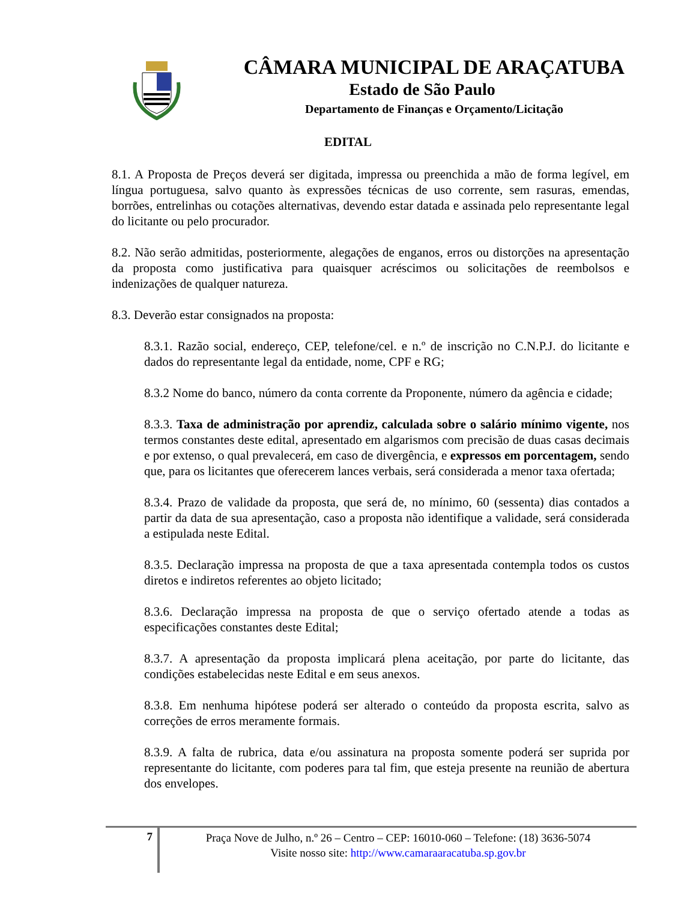CÂMARA MUNICIPAL DE ARAÇATUBA
Estado de São Paulo
Departamento de Finanças e Orçamento/Licitação
EDITAL
8.1. A Proposta de Preços deverá ser digitada, impressa ou preenchida a mão de forma legível, em língua portuguesa, salvo quanto às expressões técnicas de uso corrente, sem rasuras, emendas, borrões, entrelinhas ou cotações alternativas, devendo estar datada e assinada pelo representante legal do licitante ou pelo procurador.
8.2. Não serão admitidas, posteriormente, alegações de enganos, erros ou distorções na apresentação da proposta como justificativa para quaisquer acréscimos ou solicitações de reembolsos e indenizações de qualquer natureza.
8.3. Deverão estar consignados na proposta:
8.3.1. Razão social, endereço, CEP, telefone/cel. e n.º de inscrição no C.N.P.J. do licitante e dados do representante legal da entidade, nome, CPF e RG;
8.3.2 Nome do banco, número da conta corrente da Proponente, número da agência e cidade;
8.3.3. Taxa de administração por aprendiz, calculada sobre o salário mínimo vigente, nos termos constantes deste edital, apresentado em algarismos com precisão de duas casas decimais e por extenso, o qual prevalecerá, em caso de divergência, e expressos em porcentagem, sendo que, para os licitantes que oferecerem lances verbais, será considerada a menor taxa ofertada;
8.3.4. Prazo de validade da proposta, que será de, no mínimo, 60 (sessenta) dias contados a partir da data de sua apresentação, caso a proposta não identifique a validade, será considerada a estipulada neste Edital.
8.3.5. Declaração impressa na proposta de que a taxa apresentada contempla todos os custos diretos e indiretos referentes ao objeto licitado;
8.3.6. Declaração impressa na proposta de que o serviço ofertado atende a todas as especificações constantes deste Edital;
8.3.7. A apresentação da proposta implicará plena aceitação, por parte do licitante, das condições estabelecidas neste Edital e em seus anexos.
8.3.8. Em nenhuma hipótese poderá ser alterado o conteúdo da proposta escrita, salvo as correções de erros meramente formais.
8.3.9. A falta de rubrica, data e/ou assinatura na proposta somente poderá ser suprida por representante do licitante, com poderes para tal fim, que esteja presente na reunião de abertura dos envelopes.
7
Praça Nove de Julho, n.º 26 – Centro – CEP: 16010-060 – Telefone: (18) 3636-5074
Visite nosso site: http://www.camaraaracatuba.sp.gov.br